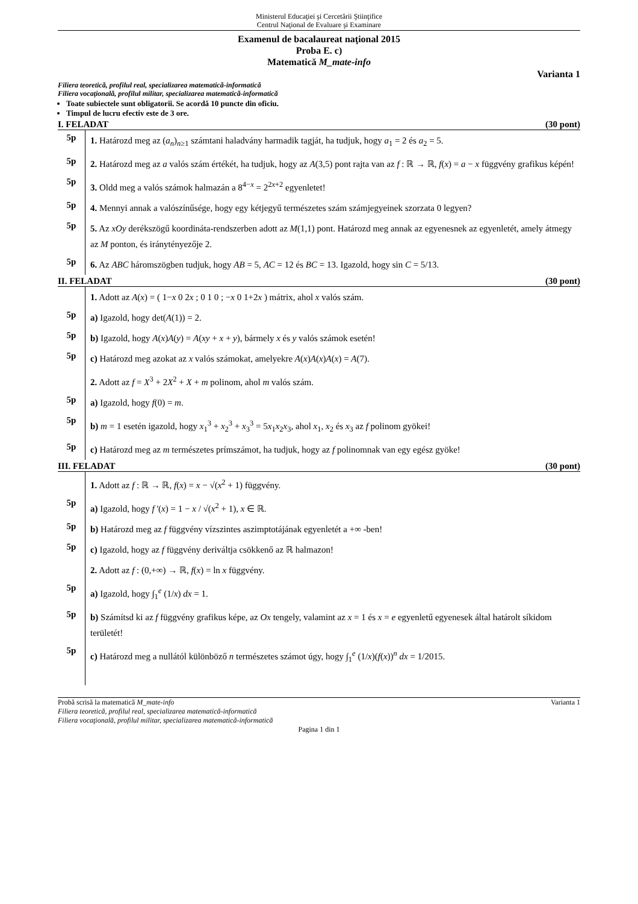Ministerul Educaţiei şi Cercetării Ştiinţifice
Centrul Naţional de Evaluare şi Examinare
Examenul de bacalaureat naţional 2015
Proba E. c)
Matematică M_mate-info
Varianta 1
Filiera teoretică, profilul real, specializarea matematică-informatică
Filiera vocaţională, profilul militar, specializarea matematică-informatică
Toate subiectele sunt obligatorii. Se acordă 10 puncte din oficiu.
Timpul de lucru efectiv este de 3 ore.
I. FELADAT (30 pont)
5p
1. Határozd meg az (a<sub>n</sub>)<sub>n≥1</sub> számtani haladvány harmadik tagját, ha tudjuk, hogy a<sub>1</sub> = 2 és a<sub>2</sub> = 5.
5p
2. Határozd meg az a valós szám értékét, ha tudjuk, hogy az A(3,5) pont rajta van az f : ℝ → ℝ, f(x) = a − x függvény grafikus képén!
5p
3. Oldd meg a valós számok halmazán a 8<sup>4−x</sup> = 2<sup>2x+2</sup> egyenletet!
5p
4. Mennyi annak a valószínűsége, hogy egy kétjegyű természetes szám számjegyeinek szorzata 0 legyen?
5p
5. Az xOy derékszögű koordináta-rendszerben adott az M(1,1) pont. Határozd meg annak az egyenesnek az egyenletét, amely átmegy az M ponton, és iránytényezője 2.
5p
6. Az ABC háromszögben tudjuk, hogy AB = 5, AC = 12 és BC = 13. Igazold, hogy sin C = 5/13.
II. FELADAT (30 pont)
1. Adott az A(x) = ( 1−x 0 2x ; 0 1 0 ; −x 0 1+2x ) mátrix, ahol x valós szám.
5p
a) Igazold, hogy det(A(1)) = 2.
5p
b) Igazold, hogy A(x)A(y) = A(xy + x + y), bármely x és y valós számok esetén!
5p
c) Határozd meg azokat az x valós számokat, amelyekre A(x)A(x)A(x) = A(7).
2. Adott az f = X<sup>3</sup> + 2X<sup>2</sup> + X + m polinom, ahol m valós szám.
5p
a) Igazold, hogy f(0) = m.
5p
b) m = 1 esetén igazold, hogy x<sub>1</sub><sup>3</sup> + x<sub>2</sub><sup>3</sup> + x<sub>3</sub><sup>3</sup> = 5x<sub>1</sub>x<sub>2</sub>x<sub>3</sub>, ahol x<sub>1</sub>, x<sub>2</sub> és x<sub>3</sub> az f polinom gyökei!
5p
c) Határozd meg az m természetes prímszámot, ha tudjuk, hogy az f polinomnak van egy egész gyöke!
III. FELADAT (30 pont)
1. Adott az f : ℝ → ℝ, f(x) = x − √(x<sup>2</sup> + 1) függvény.
5p
a) Igazold, hogy f '(x) = 1 − x / √(x<sup>2</sup> + 1), x ∈ ℝ.
5p
b) Határozd meg az f függvény vízszintes aszimptotájának egyenletét a +∞ -ben!
5p
c) Igazold, hogy az f függvény deriváltja csökkenő az ℝ halmazon!
2. Adott az f : (0,+∞) → ℝ, f(x) = ln x függvény.
5p
a) Igazold, hogy ∫<sub>1</sub><sup>e</sup> (1/x) dx = 1.
5p
b) Számítsd ki az f függvény grafikus képe, az Ox tengely, valamint az x = 1 és x = e egyenletű egyenesek által határolt síkidom területét!
5p
c) Határozd meg a nullától különböző n természetes számot úgy, hogy ∫<sub>1</sub><sup>e</sup> (1/x)(f(x))<sup>n</sup> dx = 1/2015.
Probă scrisă la matematică M_mate-info Varianta 1
Filiera teoretică, profilul real, specializarea matematică-informatică
Filiera vocaţională, profilul militar, specializarea matematică-informatică
Pagina 1 din 1